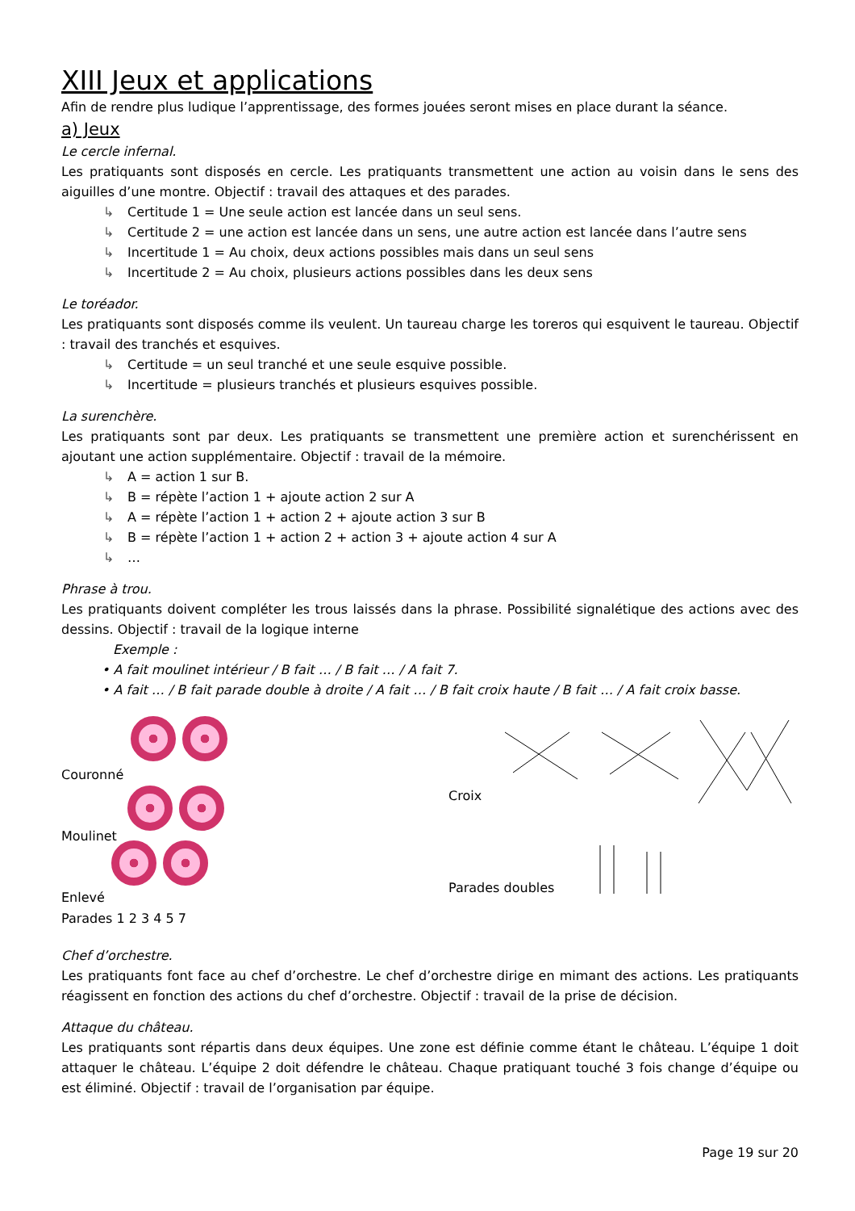XIII Jeux et applications
Afin de rendre plus ludique l’apprentissage, des formes jouées seront mises en place durant la séance.
a) Jeux
Le cercle infernal.
Les pratiquants sont disposés en cercle. Les pratiquants transmettent une action au voisin dans le sens des aiguilles d’une montre. Objectif : travail des attaques et des parades.
↳ Certitude 1 = Une seule action est lancée dans un seul sens.
↳ Certitude 2 = une action est lancée dans un sens, une autre action est lancée dans l’autre sens
↳ Incertitude 1 = Au choix, deux actions possibles mais dans un seul sens
↳ Incertitude 2 = Au choix, plusieurs actions possibles dans les deux sens
Le toréador.
Les pratiquants sont disposés comme ils veulent. Un taureau charge les toreros qui esquivent le taureau. Objectif : travail des tranchés et esquives.
↳ Certitude = un seul tranché et une seule esquive possible.
↳ Incertitude = plusieurs tranchés et plusieurs esquives possible.
La surenchère.
Les pratiquants sont par deux. Les pratiquants se transmettent une première action et surenchérissent en ajoutant une action supplémentaire. Objectif : travail de la mémoire.
↳ A = action 1 sur B.
↳ B = répète l’action 1 + ajoute action 2 sur A
↳ A = répète l’action 1 + action 2 + ajoute action 3 sur B
↳ B = répète l’action 1 + action 2 + action 3 + ajoute action 4 sur A
↳ …
Phrase à trou.
Les pratiquants doivent compléter les trous laissés dans la phrase. Possibilité signalétique des actions avec des dessins. Objectif : travail de la logique interne
Exemple :
• A fait moulinet intérieur / B fait … / B fait … / A fait 7.
• A fait … / B fait parade double à droite / A fait … / B fait croix haute / B fait … / A fait croix basse.
Couronné
Moulinet
Enlevé
Parades 1 2 3 4 5 7
Croix
Parades doubles
Chef d’orchestre.
Les pratiquants font face au chef d’orchestre. Le chef d’orchestre dirige en mimant des actions. Les pratiquants réagissent en fonction des actions du chef d’orchestre. Objectif : travail de la prise de décision.
Attaque du château.
Les pratiquants sont répartis dans deux équipes. Une zone est définie comme étant le château. L’équipe 1 doit attaquer le château. L’équipe 2 doit défendre le château. Chaque pratiquant touché 3 fois change d’équipe ou est éliminé. Objectif : travail de l’organisation par équipe.
Page 19 sur 20